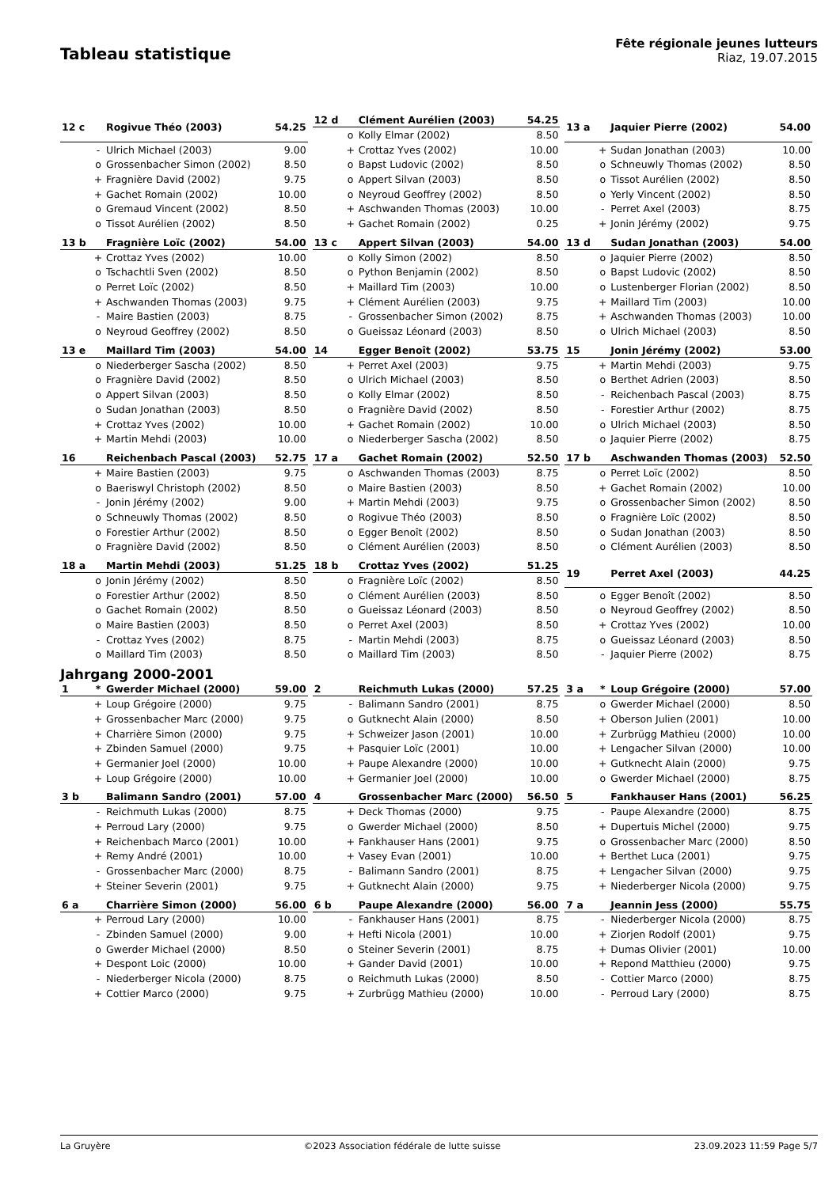Tableau statistique
Fête régionale jeunes lutteurs
Riaz, 19.07.2015
| 12 c | | Rogivue Théo (2003) | 54.25 |
| --- | --- | --- | --- |
| | - | Ulrich Michael (2003) | 9.00 |
| | o | Grossenbacher Simon (2002) | 8.50 |
| | + | Fragnière David (2002) | 9.75 |
| | + | Gachet Romain (2002) | 10.00 |
| | o | Gremaud Vincent (2002) | 8.50 |
| | o | Tissot Aurélien (2002) | 8.50 |
| 12 d | | Clément Aurélien (2003) | 54.25 |
| --- | --- | --- | --- |
| | o | Kolly Elmar (2002) | 8.50 |
| | + | Crottaz Yves (2002) | 10.00 |
| | o | Bapst Ludovic (2002) | 8.50 |
| | o | Appert Silvan (2003) | 8.50 |
| | o | Neyroud Geoffrey (2002) | 8.50 |
| | + | Aschwanden Thomas (2003) | 10.00 |
| | + | Gachet Romain (2002) | 0.25 |
| 13 a | | Jaquier Pierre (2002) | 54.00 |
| --- | --- | --- | --- |
| | + | Sudan Jonathan (2003) | 10.00 |
| | o | Schneuwly Thomas (2002) | 8.50 |
| | o | Tissot Aurélien (2002) | 8.50 |
| | o | Yerly Vincent (2002) | 8.50 |
| | - | Perret Axel (2003) | 8.75 |
| | + | Jonin Jérémy (2002) | 9.75 |
| 13 b | | Fragnière Loïc (2002) | 54.00 |
| --- | --- | --- | --- |
| | + | Crottaz Yves (2002) | 10.00 |
| | o | Tschachtli Sven (2002) | 8.50 |
| | o | Perret Loïc (2002) | 8.50 |
| | + | Aschwanden Thomas (2003) | 9.75 |
| | - | Maire Bastien (2003) | 8.75 |
| | o | Neyroud Geoffrey (2002) | 8.50 |
| 13 c | | Appert Silvan (2003) | 54.00 |
| --- | --- | --- | --- |
| | o | Kolly Simon (2002) | 8.50 |
| | o | Python Benjamin (2002) | 8.50 |
| | + | Maillard Tim (2003) | 10.00 |
| | + | Clément Aurélien (2003) | 9.75 |
| | - | Grossenbacher Simon (2002) | 8.75 |
| | o | Gueissaz Léonard (2003) | 8.50 |
| 13 d | | Sudan Jonathan (2003) | 54.00 |
| --- | --- | --- | --- |
| | o | Jaquier Pierre (2002) | 8.50 |
| | o | Bapst Ludovic (2002) | 8.50 |
| | o | Lustenberger Florian (2002) | 8.50 |
| | + | Maillard Tim (2003) | 10.00 |
| | + | Aschwanden Thomas (2003) | 10.00 |
| | o | Ulrich Michael (2003) | 8.50 |
| 13 e | | Maillard Tim (2003) | 54.00 |
| --- | --- | --- | --- |
| | o | Niederberger Sascha (2002) | 8.50 |
| | o | Fragnière David (2002) | 8.50 |
| | o | Appert Silvan (2003) | 8.50 |
| | o | Sudan Jonathan (2003) | 8.50 |
| | + | Crottaz Yves (2002) | 10.00 |
| | + | Martin Mehdi (2003) | 10.00 |
| 14 | | Egger Benoît (2002) | 53.75 |
| --- | --- | --- | --- |
| | + | Perret Axel (2003) | 9.75 |
| | o | Ulrich Michael (2003) | 8.50 |
| | o | Kolly Elmar (2002) | 8.50 |
| | o | Fragnière David (2002) | 8.50 |
| | + | Gachet Romain (2002) | 10.00 |
| | o | Niederberger Sascha (2002) | 8.50 |
| 15 | | Jonin Jérémy (2002) | 53.00 |
| --- | --- | --- | --- |
| | + | Martin Mehdi (2003) | 9.75 |
| | o | Berthet Adrien (2003) | 8.50 |
| | - | Reichenbach Pascal (2003) | 8.75 |
| | - | Forestier Arthur (2002) | 8.75 |
| | o | Ulrich Michael (2003) | 8.50 |
| | o | Jaquier Pierre (2002) | 8.75 |
| 16 | | Reichenbach Pascal (2003) | 52.75 |
| --- | --- | --- | --- |
| | + | Maire Bastien (2003) | 9.75 |
| | o | Baeriswyl Christoph (2002) | 8.50 |
| | - | Jonin Jérémy (2002) | 9.00 |
| | o | Schneuwly Thomas (2002) | 8.50 |
| | o | Forestier Arthur (2002) | 8.50 |
| | o | Fragnière David (2002) | 8.50 |
| 17 a | | Gachet Romain (2002) | 52.50 |
| --- | --- | --- | --- |
| | o | Aschwanden Thomas (2003) | 8.75 |
| | o | Maire Bastien (2003) | 8.50 |
| | + | Martin Mehdi (2003) | 9.75 |
| | o | Rogivue Théo (2003) | 8.50 |
| | o | Egger Benoît (2002) | 8.50 |
| | o | Clément Aurélien (2003) | 8.50 |
| 17 b | | Aschwanden Thomas (2003) | 52.50 |
| --- | --- | --- | --- |
| | o | Perret Loïc (2002) | 8.50 |
| | + | Gachet Romain (2002) | 10.00 |
| | o | Grossenbacher Simon (2002) | 8.50 |
| | o | Fragnière Loïc (2002) | 8.50 |
| | o | Sudan Jonathan (2003) | 8.50 |
| | o | Clément Aurélien (2003) | 8.50 |
| 18 a | | Martin Mehdi (2003) | 51.25 |
| --- | --- | --- | --- |
| | o | Jonin Jérémy (2002) | 8.50 |
| | o | Forestier Arthur (2002) | 8.50 |
| | o | Gachet Romain (2002) | 8.50 |
| | o | Maire Bastien (2003) | 8.50 |
| | - | Crottaz Yves (2002) | 8.75 |
| | o | Maillard Tim (2003) | 8.50 |
| 18 b | | Crottaz Yves (2002) | 51.25 |
| --- | --- | --- | --- |
| | o | Fragnière Loïc (2002) | 8.50 |
| | o | Clément Aurélien (2003) | 8.50 |
| | o | Gueissaz Léonard (2003) | 8.50 |
| | o | Perret Axel (2003) | 8.50 |
| | - | Martin Mehdi (2003) | 8.75 |
| | o | Maillard Tim (2003) | 8.50 |
| 19 | | Perret Axel (2003) | 44.25 |
| --- | --- | --- | --- |
| | o | Egger Benoît (2002) | 8.50 |
| | o | Neyroud Geoffrey (2002) | 8.50 |
| | + | Crottaz Yves (2002) | 10.00 |
| | o | Gueissaz Léonard (2003) | 8.50 |
| | - | Jaquier Pierre (2002) | 8.75 |
Jahrgang 2000-2001
| 1 | * | Gwerder Michael (2000) | 59.00 |
| --- | --- | --- | --- |
| | + | Loup Grégoire (2000) | 9.75 |
| | + | Grossenbacher Marc (2000) | 9.75 |
| | + | Charrière Simon (2000) | 9.75 |
| | + | Zbinden Samuel (2000) | 9.75 |
| | + | Germanier Joel (2000) | 10.00 |
| | + | Loup Grégoire (2000) | 10.00 |
| 2 | | Reichmuth Lukas (2000) | 57.25 |
| --- | --- | --- | --- |
| | - | Balimann Sandro (2001) | 8.75 |
| | o | Gutknecht Alain (2000) | 8.50 |
| | + | Schweizer Jason (2001) | 10.00 |
| | + | Pasquier Loïc (2001) | 10.00 |
| | + | Paupe Alexandre (2000) | 10.00 |
| | + | Germanier Joel (2000) | 10.00 |
| 3 a | * | Loup Grégoire (2000) | 57.00 |
| --- | --- | --- | --- |
| | o | Gwerder Michael (2000) | 8.50 |
| | + | Oberson Julien (2001) | 10.00 |
| | + | Zurbrügg Mathieu (2000) | 10.00 |
| | + | Lengacher Silvan (2000) | 10.00 |
| | + | Gutknecht Alain (2000) | 9.75 |
| | o | Gwerder Michael (2000) | 8.75 |
| 3 b | | Balimann Sandro (2001) | 57.00 |
| --- | --- | --- | --- |
| | - | Reichmuth Lukas (2000) | 8.75 |
| | + | Perroud Lary (2000) | 9.75 |
| | + | Reichenbach Marco (2001) | 10.00 |
| | + | Remy André (2001) | 10.00 |
| | - | Grossenbacher Marc (2000) | 8.75 |
| | + | Steiner Severin (2001) | 9.75 |
| 4 | | Grossenbacher Marc (2000) | 56.50 |
| --- | --- | --- | --- |
| | + | Deck Thomas (2000) | 9.75 |
| | o | Gwerder Michael (2000) | 8.50 |
| | + | Fankhauser Hans (2001) | 9.75 |
| | + | Vasey Evan (2001) | 10.00 |
| | - | Balimann Sandro (2001) | 8.75 |
| | + | Gutknecht Alain (2000) | 9.75 |
| 5 | | Fankhauser Hans (2001) | 56.25 |
| --- | --- | --- | --- |
| | - | Paupe Alexandre (2000) | 8.75 |
| | + | Dupertuis Michel (2000) | 9.75 |
| | o | Grossenbacher Marc (2000) | 8.50 |
| | + | Berthet Luca (2001) | 9.75 |
| | + | Lengacher Silvan (2000) | 9.75 |
| | + | Niederberger Nicola (2000) | 9.75 |
| 6 a | | Charrière Simon (2000) | 56.00 |
| --- | --- | --- | --- |
| | + | Perroud Lary (2000) | 10.00 |
| | - | Zbinden Samuel (2000) | 9.00 |
| | o | Gwerder Michael (2000) | 8.50 |
| | + | Despont Loic (2000) | 10.00 |
| | - | Niederberger Nicola (2000) | 8.75 |
| | + | Cottier Marco (2000) | 9.75 |
| 6 b | | Paupe Alexandre (2000) | 56.00 |
| --- | --- | --- | --- |
| | - | Fankhauser Hans (2001) | 8.75 |
| | + | Hefti Nicola (2001) | 10.00 |
| | o | Steiner Severin (2001) | 8.75 |
| | + | Gander David (2001) | 10.00 |
| | o | Reichmuth Lukas (2000) | 8.50 |
| | + | Zurbrügg Mathieu (2000) | 10.00 |
| 7 a | | Jeannin Jess (2000) | 55.75 |
| --- | --- | --- | --- |
| | - | Niederberger Nicola (2000) | 8.75 |
| | + | Ziorjen Rodolf (2001) | 9.75 |
| | + | Dumas Olivier (2001) | 10.00 |
| | + | Repond Matthieu (2000) | 9.75 |
| | - | Cottier Marco (2000) | 8.75 |
| | - | Perroud Lary (2000) | 8.75 |
La Gruyère ©2023 Association fédérale de lutte suisse 23.09.2023 11:59 Page 5/7